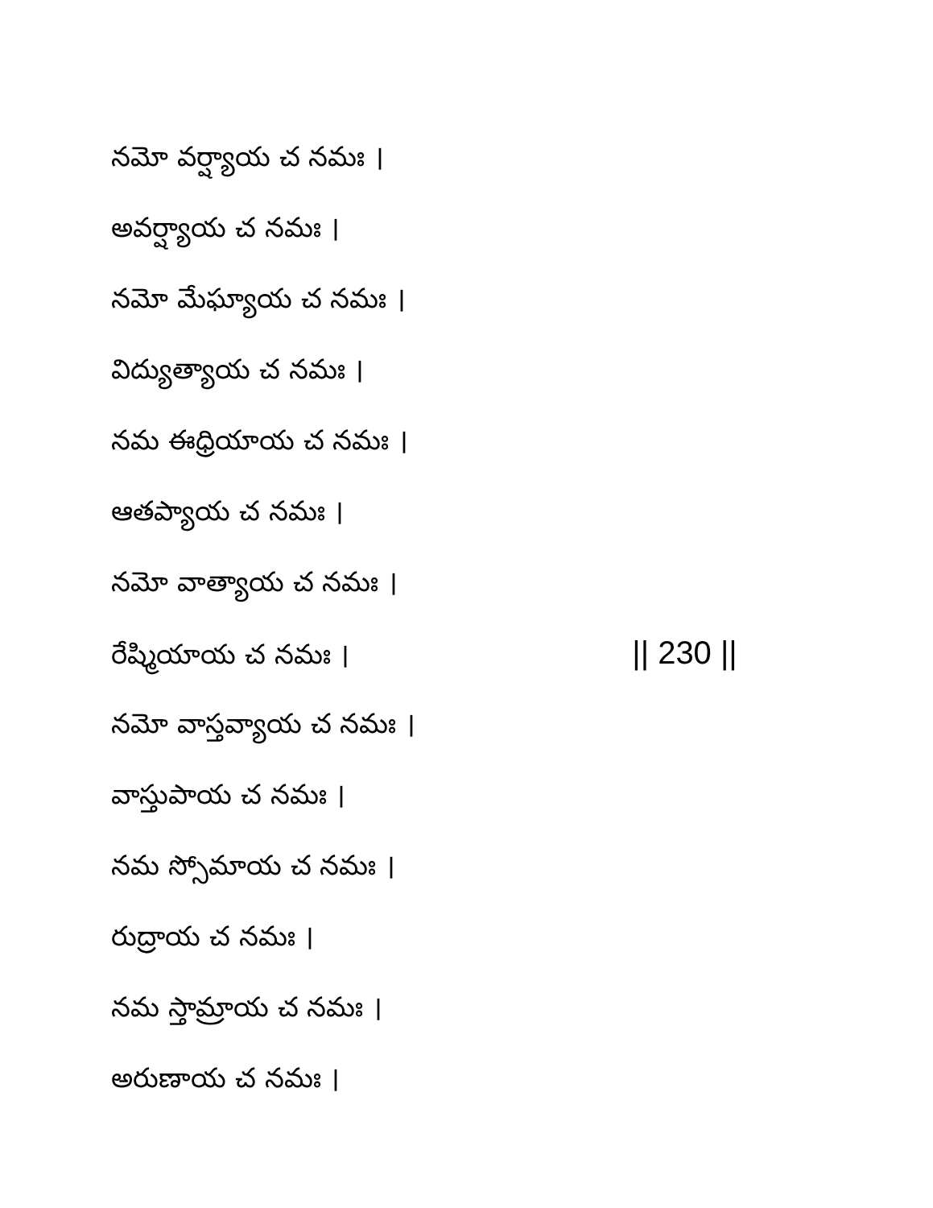నమో వర్ష్యాయ చ నమః ।
అవర్ష్యాయ చ నమః ।
నమో మేఘ్యాయ చ నమః ।
విద్యుత్యాయ చ నమః ।
నమ ఈధ్రియాయ చ నమః ।
ఆతప్యాయ చ నమః ।
నమో వాత్యాయ చ నమః ।
రేష్మియాయ చ నమః । || 230 ||
నమో వాస్తవ్యాయ చ నమః ।
వాస్తుపాయ చ నమః ।
నమ స్సోమాయ చ నమః ।
రుద్రాయ చ నమః ।
నమ స్తామ్రాయ చ నమః ।
అరుణాయ చ నమః ।